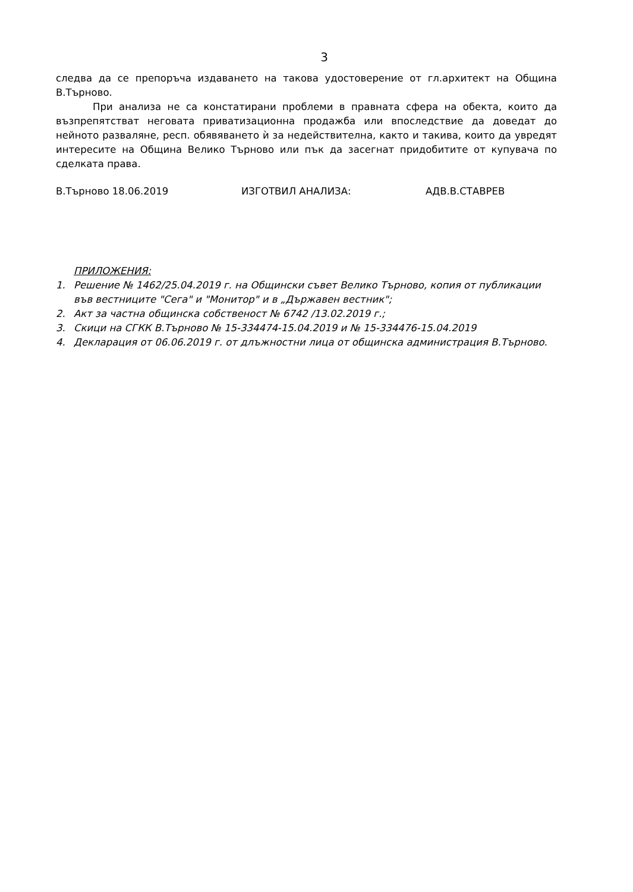3
следва да се препоръча издаването на такова удостоверение от гл.архитект на Община В.Търново.
При анализа не са констатирани проблеми в правната сфера на обекта, които да възпрепятстват неговата приватизационна продажба или впоследствие да доведат до нейното разваляне, респ. обявяването ѝ за недействителна, както и такива, които да увредят интересите на Община Велико Търново или пък да засегнат придобитите от купувача по сделката права.
В.Търново 18.06.2019 ИЗГОТВИЛ АНАЛИЗА: АДВ.В.СТАВРЕВ
ПРИЛОЖЕНИЯ:
1. Решение № 1462/25.04.2019 г. на Общински съвет Велико Търново, копия от публикации във вестниците "Сега" и "Монитор" и в „Държавен вестник";
2. Акт за частна общинска собственост № 6742 /13.02.2019 г.;
3. Скици на СГКК В.Търново № 15-334474-15.04.2019 и № 15-334476-15.04.2019
4. Декларация от 06.06.2019 г. от длъжностни лица от общинска администрация В.Търново.